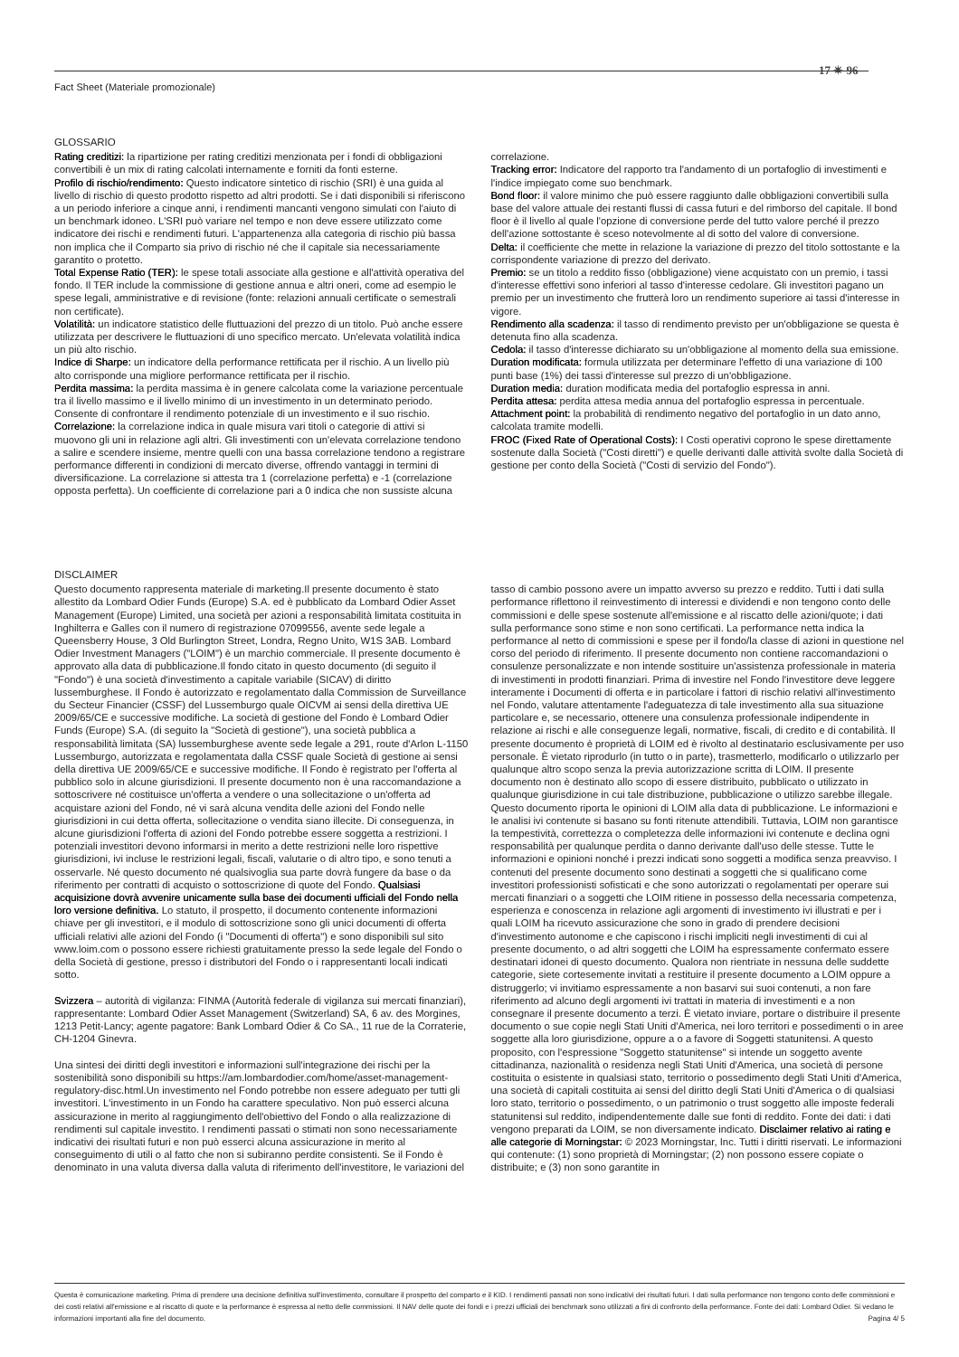Fact Sheet (Materiale promozionale)
17 ✴ 96
GLOSSARIO
Rating creditizi: la ripartizione per rating creditizi menzionata per i fondi di obbligazioni convertibili è un mix di rating calcolati internamente e forniti da fonti esterne.
Profilo di rischio/rendimento: Questo indicatore sintetico di rischio (SRI) è una guida al livello di rischio di questo prodotto rispetto ad altri prodotti. Se i dati disponibili si riferiscono a un periodo inferiore a cinque anni, i rendimenti mancanti vengono simulati con l'aiuto di un benchmark idoneo. L'SRI può variare nel tempo e non deve essere utilizzato come indicatore dei rischi e rendimenti futuri. L'appartenenza alla categoria di rischio più bassa non implica che il Comparto sia privo di rischio né che il capitale sia necessariamente garantito o protetto.
Total Expense Ratio (TER): le spese totali associate alla gestione e all'attività operativa del fondo. Il TER include la commissione di gestione annua e altri oneri, come ad esempio le spese legali, amministrative e di revisione (fonte: relazioni annuali certificate o semestrali non certificate).
Volatilità: un indicatore statistico delle fluttuazioni del prezzo di un titolo. Può anche essere utilizzata per descrivere le fluttuazioni di uno specifico mercato. Un'elevata volatilità indica un più alto rischio.
Indice di Sharpe: un indicatore della performance rettificata per il rischio. A un livello più alto corrisponde una migliore performance rettificata per il rischio.
Perdita massima: la perdita massima è in genere calcolata come la variazione percentuale tra il livello massimo e il livello minimo di un investimento in un determinato periodo. Consente di confrontare il rendimento potenziale di un investimento e il suo rischio.
Correlazione: la correlazione indica in quale misura vari titoli o categorie di attivi si muovono gli uni in relazione agli altri. Gli investimenti con un'elevata correlazione tendono a salire e scendere insieme, mentre quelli con una bassa correlazione tendono a registrare performance differenti in condizioni di mercato diverse, offrendo vantaggi in termini di diversificazione. La correlazione si attesta tra 1 (correlazione perfetta) e -1 (correlazione opposta perfetta). Un coefficiente di correlazione pari a 0 indica che non sussiste alcuna
correlazione.
Tracking error: Indicatore del rapporto tra l'andamento di un portafoglio di investimenti e l'indice impiegato come suo benchmark.
Bond floor: il valore minimo che può essere raggiunto dalle obbligazioni convertibili sulla base del valore attuale dei restanti flussi di cassa futuri e del rimborso del capitale. Il bond floor è il livello al quale l'opzione di conversione perde del tutto valore perché il prezzo dell'azione sottostante è sceso notevolmente al di sotto del valore di conversione.
Delta: il coefficiente che mette in relazione la variazione di prezzo del titolo sottostante e la corrispondente variazione di prezzo del derivato.
Premio: se un titolo a reddito fisso (obbligazione) viene acquistato con un premio, i tassi d'interesse effettivi sono inferiori al tasso d'interesse cedolare. Gli investitori pagano un premio per un investimento che frutterà loro un rendimento superiore ai tassi d'interesse in vigore.
Rendimento alla scadenza: il tasso di rendimento previsto per un'obbligazione se questa è detenuta fino alla scadenza.
Cedola: il tasso d'interesse dichiarato su un'obbligazione al momento della sua emissione.
Duration modificata: formula utilizzata per determinare l'effetto di una variazione di 100 punti base (1%) dei tassi d'interesse sul prezzo di un'obbligazione.
Duration media: duration modificata media del portafoglio espressa in anni.
Perdita attesa: perdita attesa media annua del portafoglio espressa in percentuale.
Attachment point: la probabilità di rendimento negativo del portafoglio in un dato anno, calcolata tramite modelli.
FROC (Fixed Rate of Operational Costs): I Costi operativi coprono le spese direttamente sostenute dalla Società ("Costi diretti") e quelle derivanti dalle attività svolte dalla Società di gestione per conto della Società ("Costi di servizio del Fondo").
DISCLAIMER
Questo documento rappresenta materiale di marketing.Il presente documento è stato allestito da Lombard Odier Funds (Europe) S.A. ed è pubblicato da Lombard Odier Asset Management (Europe) Limited, una società per azioni a responsabilità limitata costituita in Inghilterra e Galles con il numero di registrazione 07099556, avente sede legale a Queensberry House, 3 Old Burlington Street, Londra, Regno Unito, W1S 3AB. Lombard Odier Investment Managers ("LOIM") è un marchio commerciale. Il presente documento è approvato alla data di pubblicazione.Il fondo citato in questo documento (di seguito il "Fondo") è una società d'investimento a capitale variabile (SICAV) di diritto lussemburghese. Il Fondo è autorizzato e regolamentato dalla Commission de Surveillance du Secteur Financier (CSSF) del Lussemburgo quale OICVM ai sensi della direttiva UE 2009/65/CE e successive modifiche. La società di gestione del Fondo è Lombard Odier Funds (Europe) S.A. (di seguito la "Società di gestione"), una società pubblica a responsabilità limitata (SA) lussemburghese avente sede legale a 291, route d'Arlon L-1150 Lussemburgo, autorizzata e regolamentata dalla CSSF quale Società di gestione ai sensi della direttiva UE 2009/65/CE e successive modifiche. Il Fondo è registrato per l'offerta al pubblico solo in alcune giurisdizioni. Il presente documento non è una raccomandazione a sottoscrivere né costituisce un'offerta a vendere o una sollecitazione o un'offerta ad acquistare azioni del Fondo, né vi sarà alcuna vendita delle azioni del Fondo nelle giurisdizioni in cui detta offerta, sollecitazione o vendita siano illecite. Di conseguenza, in alcune giurisdizioni l'offerta di azioni del Fondo potrebbe essere soggetta a restrizioni. I potenziali investitori devono informarsi in merito a dette restrizioni nelle loro rispettive giurisdizioni, ivi incluse le restrizioni legali, fiscali, valutarie o di altro tipo, e sono tenuti a osservarle. Né questo documento né qualsivoglia sua parte dovrà fungere da base o da riferimento per contratti di acquisto o sottoscrizione di quote del Fondo. Qualsiasi acquisizione dovrà avvenire unicamente sulla base dei documenti ufficiali del Fondo nella loro versione definitiva. Lo statuto, il prospetto, il documento contenente informazioni chiave per gli investitori, e il modulo di sottoscrizione sono gli unici documenti di offerta ufficiali relativi alle azioni del Fondo (i "Documenti di offerta") e sono disponibili sul sito www.loim.com o possono essere richiesti gratuitamente presso la sede legale del Fondo o della Società di gestione, presso i distributori del Fondo o i rappresentanti locali indicati sotto.
Svizzera – autorità di vigilanza: FINMA (Autorità federale di vigilanza sui mercati finanziari), rappresentante: Lombard Odier Asset Management (Switzerland) SA, 6 av. des Morgines, 1213 Petit-Lancy; agente pagatore: Bank Lombard Odier & Co SA., 11 rue de la Corraterie, CH-1204 Ginevra.
Una sintesi dei diritti degli investitori e informazioni sull'integrazione dei rischi per la sostenibilità sono disponibili su https://am.lombardodier.com/home/asset-management-regulatory-disc.html.Un investimento nel Fondo potrebbe non essere adeguato per tutti gli investitori. L'investimento in un Fondo ha carattere speculativo. Non può esserci alcuna assicurazione in merito al raggiungimento dell'obiettivo del Fondo o alla realizzazione di rendimenti sul capitale investito. I rendimenti passati o stimati non sono necessariamente indicativi dei risultati futuri e non può esserci alcuna assicurazione in merito al conseguimento di utili o al fatto che non si subiranno perdite consistenti. Se il Fondo è denominato in una valuta diversa dalla valuta di riferimento dell'investitore, le variazioni del
tasso di cambio possono avere un impatto avverso su prezzo e reddito. Tutti i dati sulla performance riflettono il reinvestimento di interessi e dividendi e non tengono conto delle commissioni e delle spese sostenute all'emissione e al riscatto delle azioni/quote; i dati sulla performance sono stime e non sono certificati. La performance netta indica la performance al netto di commissioni e spese per il fondo/la classe di azioni in questione nel corso del periodo di riferimento. Il presente documento non contiene raccomandazioni o consulenze personalizzate e non intende sostituire un'assistenza professionale in materia di investimenti in prodotti finanziari. Prima di investire nel Fondo l'investitore deve leggere interamente i Documenti di offerta e in particolare i fattori di rischio relativi all'investimento nel Fondo, valutare attentamente l'adeguatezza di tale investimento alla sua situazione particolare e, se necessario, ottenere una consulenza professionale indipendente in relazione ai rischi e alle conseguenze legali, normative, fiscali, di credito e di contabilità. Il presente documento è proprietà di LOIM ed è rivolto al destinatario esclusivamente per uso personale. È vietato riprodurlo (in tutto o in parte), trasmetterlo, modificarlo o utilizzarlo per qualunque altro scopo senza la previa autorizzazione scritta di LOIM. Il presente documento non è destinato allo scopo di essere distribuito, pubblicato o utilizzato in qualunque giurisdizione in cui tale distribuzione, pubblicazione o utilizzo sarebbe illegale. Questo documento riporta le opinioni di LOIM alla data di pubblicazione. Le informazioni e le analisi ivi contenute si basano su fonti ritenute attendibili. Tuttavia, LOIM non garantisce la tempestività, correttezza o completezza delle informazioni ivi contenute e declina ogni responsabilità per qualunque perdita o danno derivante dall'uso delle stesse. Tutte le informazioni e opinioni nonché i prezzi indicati sono soggetti a modifica senza preavviso. I contenuti del presente documento sono destinati a soggetti che si qualificano come investitori professionisti sofisticati e che sono autorizzati o regolamentati per operare sui mercati finanziari o a soggetti che LOIM ritiene in possesso della necessaria competenza, esperienza e conoscenza in relazione agli argomenti di investimento ivi illustrati e per i quali LOIM ha ricevuto assicurazione che sono in grado di prendere decisioni d'investimento autonome e che capiscono i rischi impliciti negli investimenti di cui al presente documento, o ad altri soggetti che LOIM ha espressamente confermato essere destinatari idonei di questo documento. Qualora non rientriate in nessuna delle suddette categorie, siete cortesemente invitati a restituire il presente documento a LOIM oppure a distruggerlo; vi invitiamo espressamente a non basarvi sui suoi contenuti, a non fare riferimento ad alcuno degli argomenti ivi trattati in materia di investimenti e a non consegnare il presente documento a terzi. È vietato inviare, portare o distribuire il presente documento o sue copie negli Stati Uniti d'America, nei loro territori e possedimenti o in aree soggette alla loro giurisdizione, oppure a o a favore di Soggetti statunitensi. A questo proposito, con l'espressione "Soggetto statunitense" si intende un soggetto avente cittadinanza, nazionalità o residenza negli Stati Uniti d'America, una società di persone costituita o esistente in qualsiasi stato, territorio o possedimento degli Stati Uniti d'America, una società di capitali costituita ai sensi del diritto degli Stati Uniti d'America o di qualsiasi loro stato, territorio o possedimento, o un patrimonio o trust soggetto alle imposte federali statunitensi sul reddito, indipendentemente dalle sue fonti di reddito. Fonte dei dati: i dati vengono preparati da LOIM, se non diversamente indicato. Disclaimer relativo ai rating e alle categorie di Morningstar: © 2023 Morningstar, Inc. Tutti i diritti riservati. Le informazioni qui contenute: (1) sono proprietà di Morningstar; (2) non possono essere copiate o distribuite; e (3) non sono garantite in
Questa è comunicazione marketing. Prima di prendere una decisione definitiva sull'investimento, consultare il prospetto del comparto e il KID. I rendimenti passati non sono indicativi dei risultati futuri. I dati sulla performance non tengono conto delle commissioni e dei costi relativi all'emissione e al riscatto di quote e la performance è espressa al netto delle commissioni. Il NAV delle quote dei fondi e i prezzi ufficiali dei benchmark sono utilizzati a fini di confronto della performance. Fonte dei dati: Lombard Odier. Si vedano le informazioni importanti alla fine del documento. Pagina 4/ 5